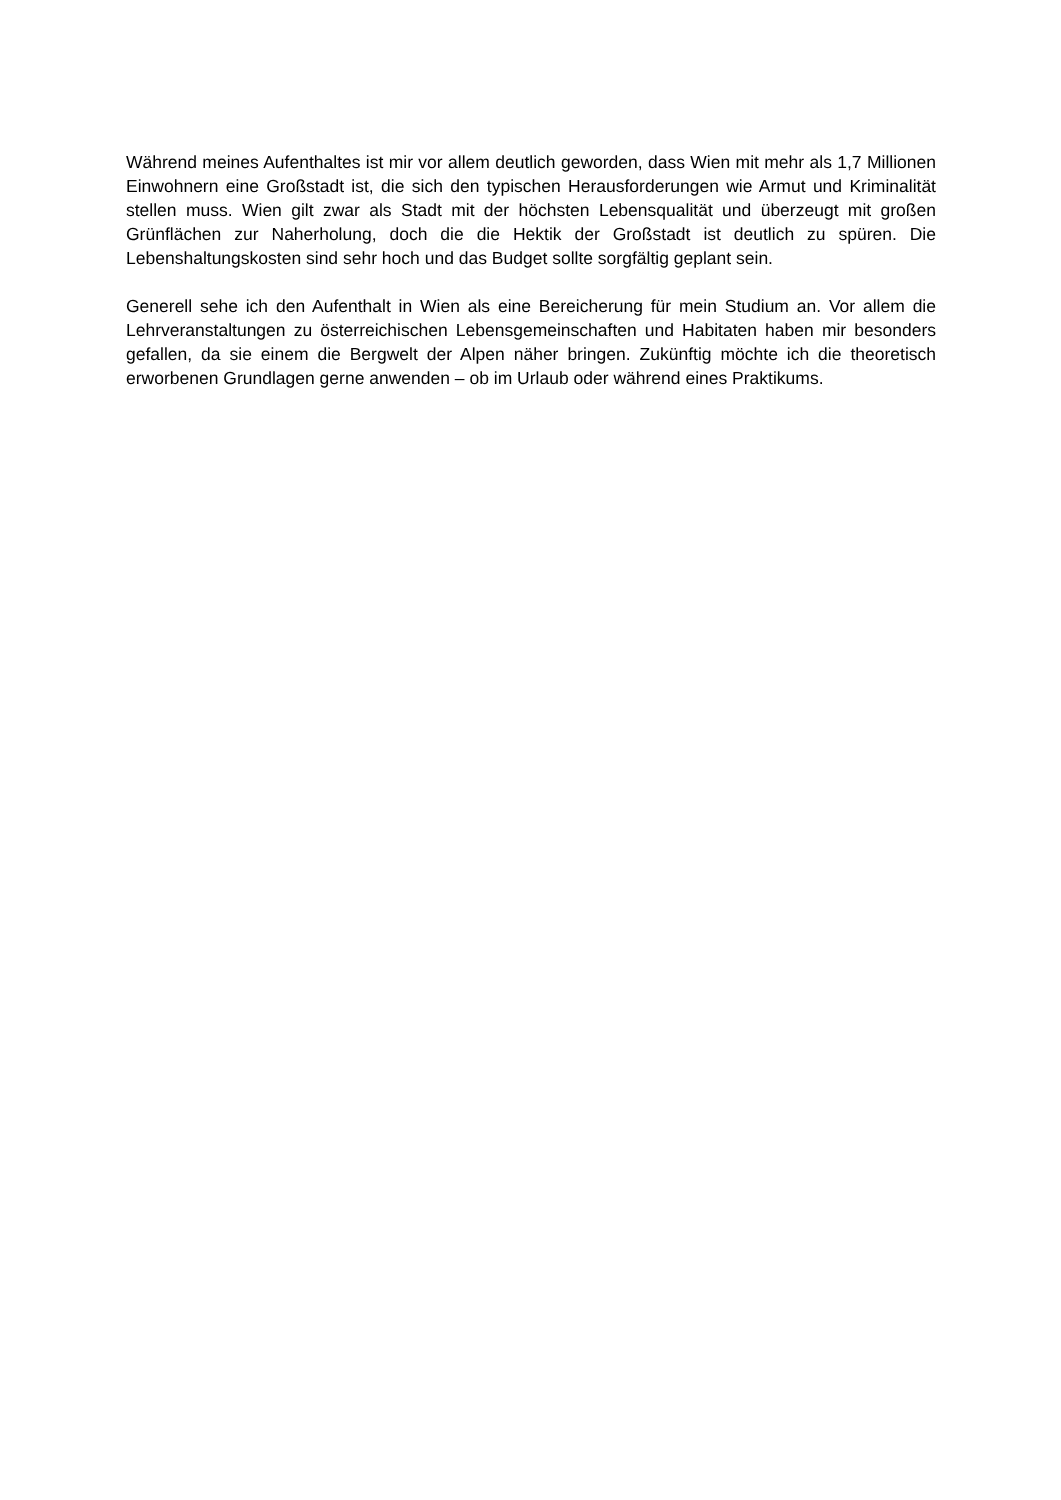Während meines Aufenthaltes ist mir vor allem deutlich geworden, dass Wien mit mehr als 1,7 Millionen Einwohnern eine Großstadt ist, die sich den typischen Herausforderungen wie Armut und Kriminalität stellen muss. Wien gilt zwar als Stadt mit der höchsten Lebensqualität und überzeugt mit großen Grünflächen zur Naherholung, doch die die Hektik der Großstadt ist deutlich zu spüren. Die Lebenshaltungskosten sind sehr hoch und das Budget sollte sorgfältig geplant sein.
Generell sehe ich den Aufenthalt in Wien als eine Bereicherung für mein Studium an. Vor allem die Lehrveranstaltungen zu österreichischen Lebensgemeinschaften und Habitaten haben mir besonders gefallen, da sie einem die Bergwelt der Alpen näher bringen. Zukünftig möchte ich die theoretisch erworbenen Grundlagen gerne anwenden – ob im Urlaub oder während eines Praktikums.